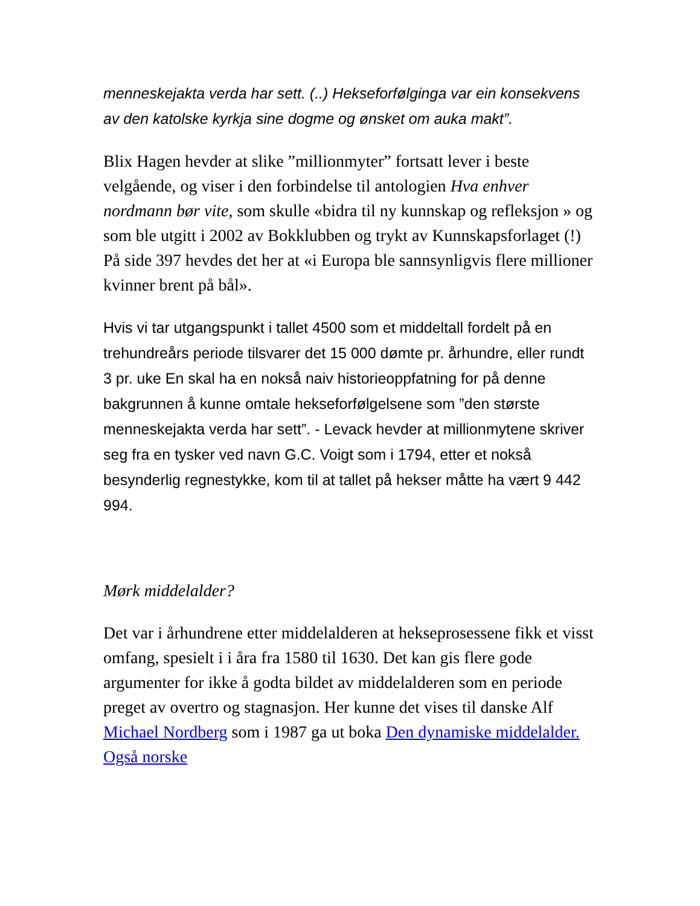menneskejakta verda har sett. (..) Hekseforfølginga var ein konsekvens av den katolske kyrkja sine dogme og ønsket om auka makt”.
Blix Hagen hevder at slike ”millionmyter” fortsatt lever i beste velgående, og viser i den forbindelse til antologien Hva enhver nordmann bør vite, som skulle «bidra til ny kunnskap og refleksjon » og som ble utgitt i 2002 av Bokklubben og trykt av Kunnskapsforlaget (!) På side 397 hevdes det her at «i Europa ble sannsynligvis flere millioner kvinner brent på bål».
Hvis vi tar utgangspunkt i tallet 4500 som et middeltall fordelt på en trehundreårs periode tilsvarer det 15 000 dømte pr. århundre, eller rundt 3 pr. uke En skal ha en nokså naiv historieoppfatning for på denne bakgrunnen å kunne omtale hekseforfølgelsene som ”den største menneskejakta verda har sett”. - Levack hevder at millionmytene skriver seg fra en tysker ved navn G.C. Voigt som i 1794, etter et nokså besynderlig regnestykke, kom til at tallet på hekser måtte ha vært 9 442 994.
Mørk middelalder?
Det var i århundrene etter middelalderen at hekseprosessene fikk et visst omfang, spesielt i i åra fra 1580 til 1630. Det kan gis flere gode argumenter for ikke å godta bildet av middelalderen som en periode preget av overtro og stagnasjon. Her kunne det vises til danske Alf Michael Nordberg som i 1987 ga ut boka Den dynamiske middelalder. Også norske